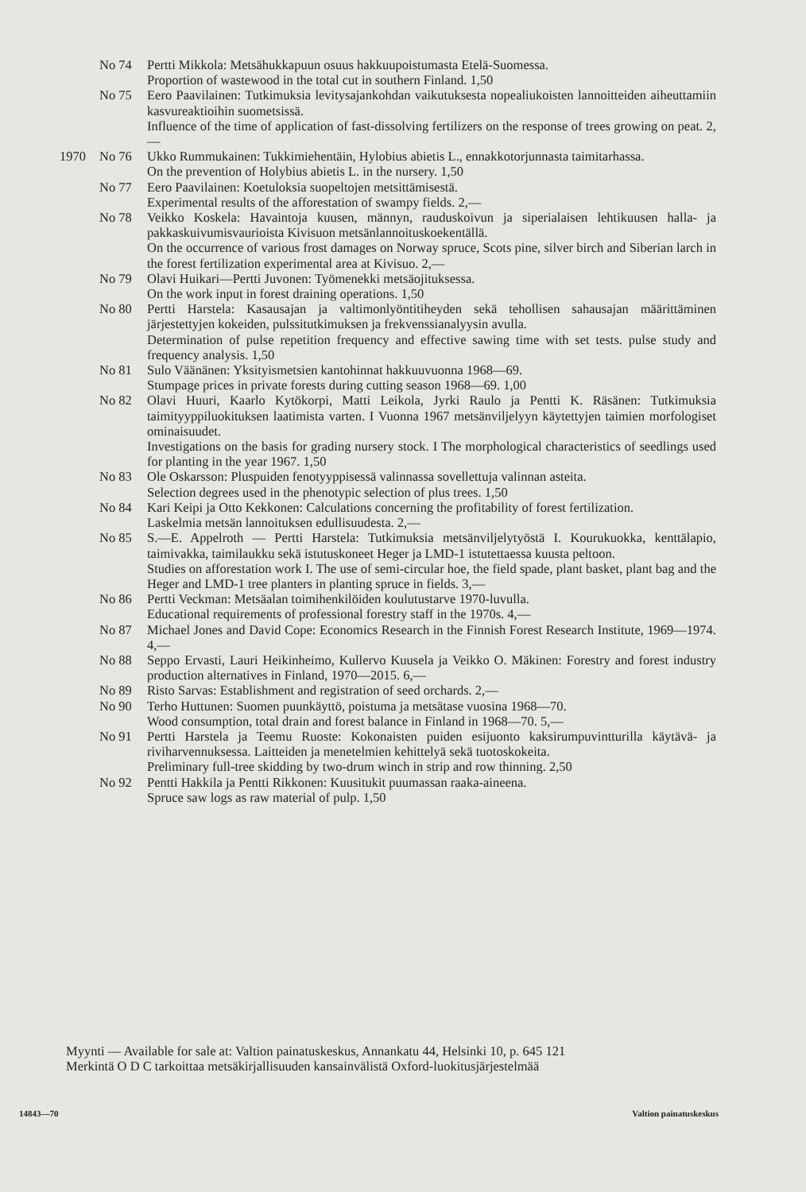No 74 Pertti Mikkola: Metsähukkapuun osuus hakkuupoistumasta Etelä-Suomessa.
Proportion of wastewood in the total cut in southern Finland. 1,50
No 75 Eero Paavilainen: Tutkimuksia levitysajankohdan vaikutuksesta nopealiukoisten lannoitteiden aiheuttamiin kasvureaktioihin suometsissä.
Influence of the time of application of fast-dissolving fertilizers on the response of trees growing on peat. 2,—
1970 No 76 Ukko Rummukainen: Tukkimiehentäin, Hylobius abietis L., ennakkotorjunnasta taimitarhassa.
On the prevention of Holybius abietis L. in the nursery. 1,50
No 77 Eero Paavilainen: Koetuloksia suopeltojen metsittämisestä.
Experimental results of the afforestation of swampy fields. 2,—
No 78 Veikko Koskela: Havaintoja kuusen, männyn, rauduskoivun ja siperialaisen lehtikuusen halla- ja pakkaskuivumisvaurioista Kivisuon metsänlannoituskoekentällä.
On the occurrence of various frost damages on Norway spruce, Scots pine, silver birch and Siberian larch in the forest fertilization experimental area at Kivisuo. 2,—
No 79 Olavi Huikari—Pertti Juvonen: Työmenekki metsäojituksessa.
On the work input in forest draining operations. 1,50
No 80 Pertti Harstela: Kasausajan ja valtimonlyöntitiheyden sekä tehollisen sahausajan määrittäminen järjestettyjen kokeiden, pulssitutkimuksen ja frekvenssianalyysin avulla.
Determination of pulse repetition frequency and effective sawing time with set tests. pulse study and frequency analysis. 1,50
No 81 Sulo Väänänen: Yksityismetsien kantohinnat hakkuuvuonna 1968—69.
Stumpage prices in private forests during cutting season 1968—69. 1,00
No 82 Olavi Huuri, Kaarlo Kytökorpi, Matti Leikola, Jyrki Raulo ja Pentti K. Räsänen: Tutkimuksia taimityyppiluokituksen laatimista varten. I Vuonna 1967 metsänviljelyyn käytettyjen taimien morfologiset ominaisuudet.
Investigations on the basis for grading nursery stock. I The morphological characteristics of seedlings used for planting in the year 1967. 1,50
No 83 Ole Oskarsson: Pluspuiden fenotyyppisessä valinnassa sovellettuja valinnan asteita.
Selection degrees used in the phenotypic selection of plus trees. 1,50
No 84 Kari Keipi ja Otto Kekkonen: Calculations concerning the profitability of forest fertilization.
Laskelmia metsän lannoituksen edullisuudesta. 2,—
No 85 S.—E. Appelroth — Pertti Harstela: Tutkimuksia metsänviljelytyöstä I. Kourukuokka, kenttälapio, taimivakka, taimilaukku sekä istutuskoneet Heger ja LMD-1 istutettaessa kuusta peltoon.
Studies on afforestation work I. The use of semi-circular hoe, the field spade, plant basket, plant bag and the Heger and LMD-1 tree planters in planting spruce in fields. 3,—
No 86 Pertti Veckman: Metsäalan toimihenkilöiden koulutustarve 1970-luvulla.
Educational requirements of professional forestry staff in the 1970s. 4,—
No 87 Michael Jones and David Cope: Economics Research in the Finnish Forest Research Institute, 1969—1974. 4,—
No 88 Seppo Ervasti, Lauri Heikinheimo, Kullervo Kuusela ja Veikko O. Mäkinen: Forestry and forest industry production alternatives in Finland, 1970—2015. 6,—
No 89 Risto Sarvas: Establishment and registration of seed orchards. 2,—
No 90 Terho Huttunen: Suomen puunkäyttö, poistuma ja metsätase vuosina 1968—70.
Wood consumption, total drain and forest balance in Finland in 1968—70. 5,—
No 91 Pertti Harstela ja Teemu Ruoste: Kokonaisten puiden esijuonto kaksirumpuvintturilla käytävä- ja riviharvennuksessa. Laitteiden ja menetelmien kehittelyä sekä tuotoskokeita.
Preliminary full-tree skidding by two-drum winch in strip and row thinning. 2,50
No 92 Pentti Hakkila ja Pentti Rikkonen: Kuusitukit puumassan raaka-aineena.
Spruce saw logs as raw material of pulp. 1,50
Myynti — Available for sale at: Valtion painatuskeskus, Annankatu 44, Helsinki 10, p. 645 121
Merkintä O D C tarkoittaa metsäkirjallisuuden kansainvälistä Oxford-luokitusjärjestelmää
14843—70 Valtion painatuskeskus